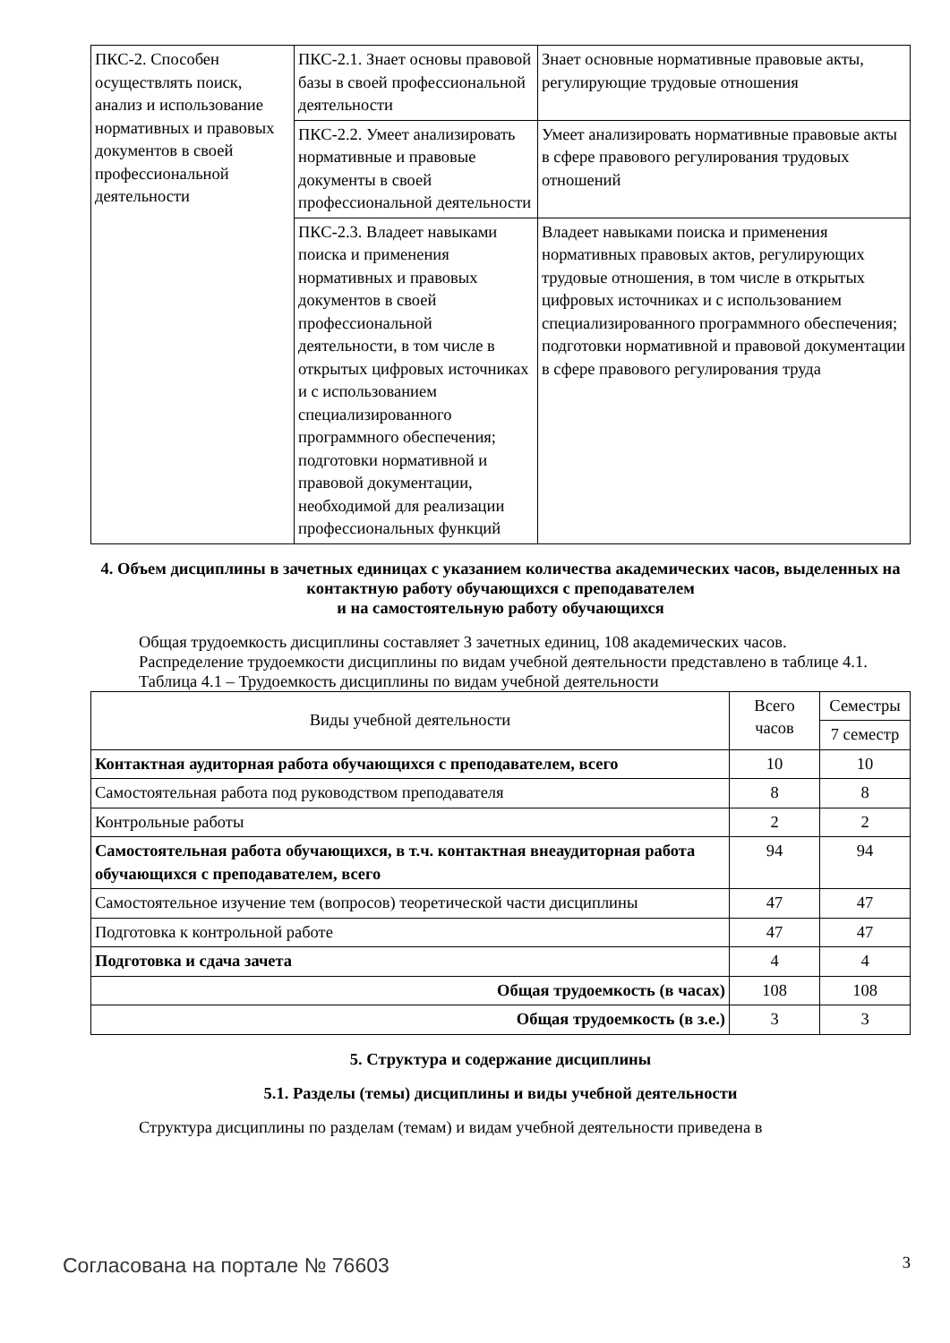| ПКС-2. Способен осуществлять поиск, анализ и использование нормативных и правовых документов в своей профессиональной деятельности | ПКС-2.1. Знает основы правовой базы в своей профессиональной деятельности | Знает основные нормативные правовые акты, регулирующие трудовые отношения |
| | ПКС-2.2. Умеет анализировать нормативные и правовые документы в своей профессиональной деятельности | Умеет анализировать нормативные правовые акты в сфере правового регулирования трудовых отношений |
| | ПКС-2.3. Владеет навыками поиска и применения нормативных и правовых документов в своей профессиональной деятельности, в том числе в открытых цифровых источниках и с использованием специализированного программного обеспечения; подготовки нормативной и правовой документации, необходимой для реализации профессиональных функций | Владеет навыками поиска и применения нормативных правовых актов, регулирующих трудовые отношения, в том числе в открытых цифровых источниках и с использованием специализированного программного обеспечения; подготовки нормативной и правовой документации в сфере правового регулирования труда |
4. Объем дисциплины в зачетных единицах с указанием количества академических часов, выделенных на контактную работу обучающихся с преподавателем
и на самостоятельную работу обучающихся
Общая трудоемкость дисциплины составляет 3 зачетных единиц, 108 академических часов.
Распределение трудоемкости дисциплины по видам учебной деятельности представлено в таблице 4.1.
Таблица 4.1 – Трудоемкость дисциплины по видам учебной деятельности
| Виды учебной деятельности | Всего часов | Семестры |
| --- | --- | --- |
| | | 7 семестр |
| Контактная аудиторная работа обучающихся с преподавателем, всего | 10 | 10 |
| Самостоятельная работа под руководством преподавателя | 8 | 8 |
| Контрольные работы | 2 | 2 |
| Самостоятельная работа обучающихся, в т.ч. контактная внеаудиторная работа обучающихся с преподавателем, всего | 94 | 94 |
| Самостоятельное изучение тем (вопросов) теоретической части дисциплины | 47 | 47 |
| Подготовка к контрольной работе | 47 | 47 |
| Подготовка и сдача зачета | 4 | 4 |
| Общая трудоемкость (в часах) | 108 | 108 |
| Общая трудоемкость (в з.е.) | 3 | 3 |
5. Структура и содержание дисциплины
5.1. Разделы (темы) дисциплины и виды учебной деятельности
Структура дисциплины по разделам (темам) и видам учебной деятельности приведена в
Согласована на портале № 76603 3